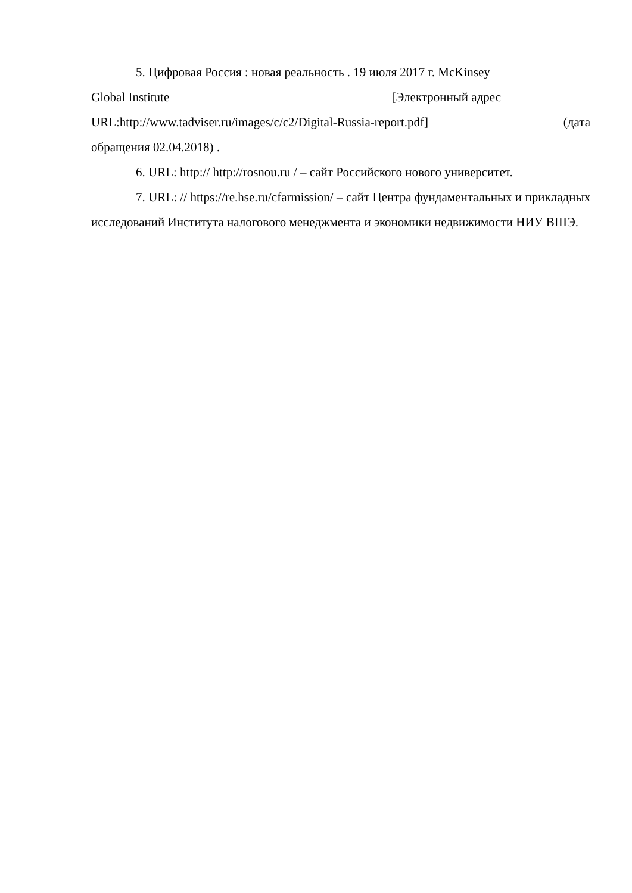5. Цифровая Россия : новая реальность . 19 июля 2017 г. McKinsey
Global Institute [Электронный адрес
URL:http://www.tadviser.ru/images/c/c2/Digital-Russia-report.pdf] (дата
обращения 02.04.2018) .
6. URL: http:// http://rosnou.ru / – сайт Российского нового университет.
7. URL: // https://re.hse.ru/cfarmission/ – сайт Центра фундаментальных и прикладных исследований Института налогового менеджмента и экономики недвижимости НИУ ВШЭ.